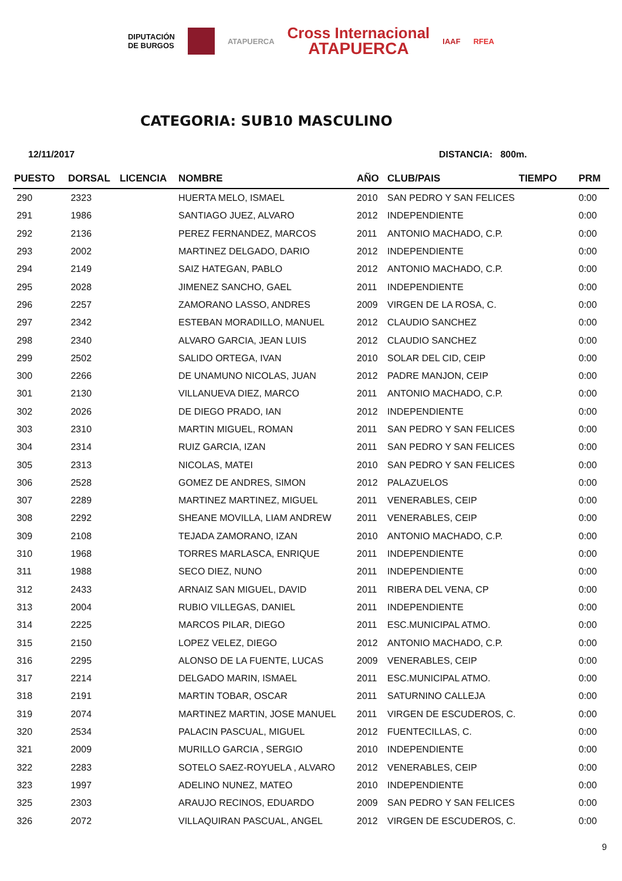DIPUTACIÓN
DE BURGOS
ATAPUERCA
Cross Internacional
ATAPUERCA
IAAF RFEA
CATEGORIA: SUB10 MASCULINO
12/11/2017 DISTANCIA: 800m.
| PUESTO | DORSAL | LICENCIA | NOMBRE | AÑO | CLUB/PAIS | TIEMPO | PRM |
| --- | --- | --- | --- | --- | --- | --- | --- |
| 290 | 2323 | | HUERTA MELO, ISMAEL | 2010 | SAN PEDRO Y SAN FELICES | | 0:00 |
| 291 | 1986 | | SANTIAGO JUEZ, ALVARO | 2012 | INDEPENDIENTE | | 0:00 |
| 292 | 2136 | | PEREZ FERNANDEZ, MARCOS | 2011 | ANTONIO MACHADO, C.P. | | 0:00 |
| 293 | 2002 | | MARTINEZ DELGADO, DARIO | 2012 | INDEPENDIENTE | | 0:00 |
| 294 | 2149 | | SAIZ HATEGAN, PABLO | 2012 | ANTONIO MACHADO, C.P. | | 0:00 |
| 295 | 2028 | | JIMENEZ SANCHO, GAEL | 2011 | INDEPENDIENTE | | 0:00 |
| 296 | 2257 | | ZAMORANO LASSO, ANDRES | 2009 | VIRGEN DE LA ROSA, C. | | 0:00 |
| 297 | 2342 | | ESTEBAN MORADILLO, MANUEL | 2012 | CLAUDIO SANCHEZ | | 0:00 |
| 298 | 2340 | | ALVARO GARCIA, JEAN LUIS | 2012 | CLAUDIO SANCHEZ | | 0:00 |
| 299 | 2502 | | SALIDO ORTEGA, IVAN | 2010 | SOLAR DEL CID, CEIP | | 0:00 |
| 300 | 2266 | | DE UNAMUNO NICOLAS, JUAN | 2012 | PADRE MANJON, CEIP | | 0:00 |
| 301 | 2130 | | VILLANUEVA DIEZ, MARCO | 2011 | ANTONIO MACHADO, C.P. | | 0:00 |
| 302 | 2026 | | DE DIEGO PRADO, IAN | 2012 | INDEPENDIENTE | | 0:00 |
| 303 | 2310 | | MARTIN MIGUEL, ROMAN | 2011 | SAN PEDRO Y SAN FELICES | | 0:00 |
| 304 | 2314 | | RUIZ GARCIA, IZAN | 2011 | SAN PEDRO Y SAN FELICES | | 0:00 |
| 305 | 2313 | | NICOLAS, MATEI | 2010 | SAN PEDRO Y SAN FELICES | | 0:00 |
| 306 | 2528 | | GOMEZ DE ANDRES, SIMON | 2012 | PALAZUELOS | | 0:00 |
| 307 | 2289 | | MARTINEZ MARTINEZ, MIGUEL | 2011 | VENERABLES, CEIP | | 0:00 |
| 308 | 2292 | | SHEANE MOVILLA, LIAM ANDREW | 2011 | VENERABLES, CEIP | | 0:00 |
| 309 | 2108 | | TEJADA ZAMORANO, IZAN | 2010 | ANTONIO MACHADO, C.P. | | 0:00 |
| 310 | 1968 | | TORRES MARLASCA, ENRIQUE | 2011 | INDEPENDIENTE | | 0:00 |
| 311 | 1988 | | SECO DIEZ, NUNO | 2011 | INDEPENDIENTE | | 0:00 |
| 312 | 2433 | | ARNAIZ SAN MIGUEL, DAVID | 2011 | RIBERA DEL VENA, CP | | 0:00 |
| 313 | 2004 | | RUBIO VILLEGAS, DANIEL | 2011 | INDEPENDIENTE | | 0:00 |
| 314 | 2225 | | MARCOS PILAR, DIEGO | 2011 | ESC.MUNICIPAL ATMO. | | 0:00 |
| 315 | 2150 | | LOPEZ VELEZ, DIEGO | 2012 | ANTONIO MACHADO, C.P. | | 0:00 |
| 316 | 2295 | | ALONSO DE LA FUENTE, LUCAS | 2009 | VENERABLES, CEIP | | 0:00 |
| 317 | 2214 | | DELGADO MARIN, ISMAEL | 2011 | ESC.MUNICIPAL ATMO. | | 0:00 |
| 318 | 2191 | | MARTIN TOBAR, OSCAR | 2011 | SATURNINO CALLEJA | | 0:00 |
| 319 | 2074 | | MARTINEZ MARTIN, JOSE MANUEL | 2011 | VIRGEN DE ESCUDEROS, C. | | 0:00 |
| 320 | 2534 | | PALACIN PASCUAL, MIGUEL | 2012 | FUENTECILLAS, C. | | 0:00 |
| 321 | 2009 | | MURILLO GARCIA , SERGIO | 2010 | INDEPENDIENTE | | 0:00 |
| 322 | 2283 | | SOTELO SAEZ-ROYUELA , ALVARO | 2012 | VENERABLES, CEIP | | 0:00 |
| 323 | 1997 | | ADELINO NUNEZ, MATEO | 2010 | INDEPENDIENTE | | 0:00 |
| 325 | 2303 | | ARAUJO RECINOS, EDUARDO | 2009 | SAN PEDRO Y SAN FELICES | | 0:00 |
| 326 | 2072 | | VILLAQUIRAN PASCUAL, ANGEL | 2012 | VIRGEN DE ESCUDEROS, C. | | 0:00 |
9